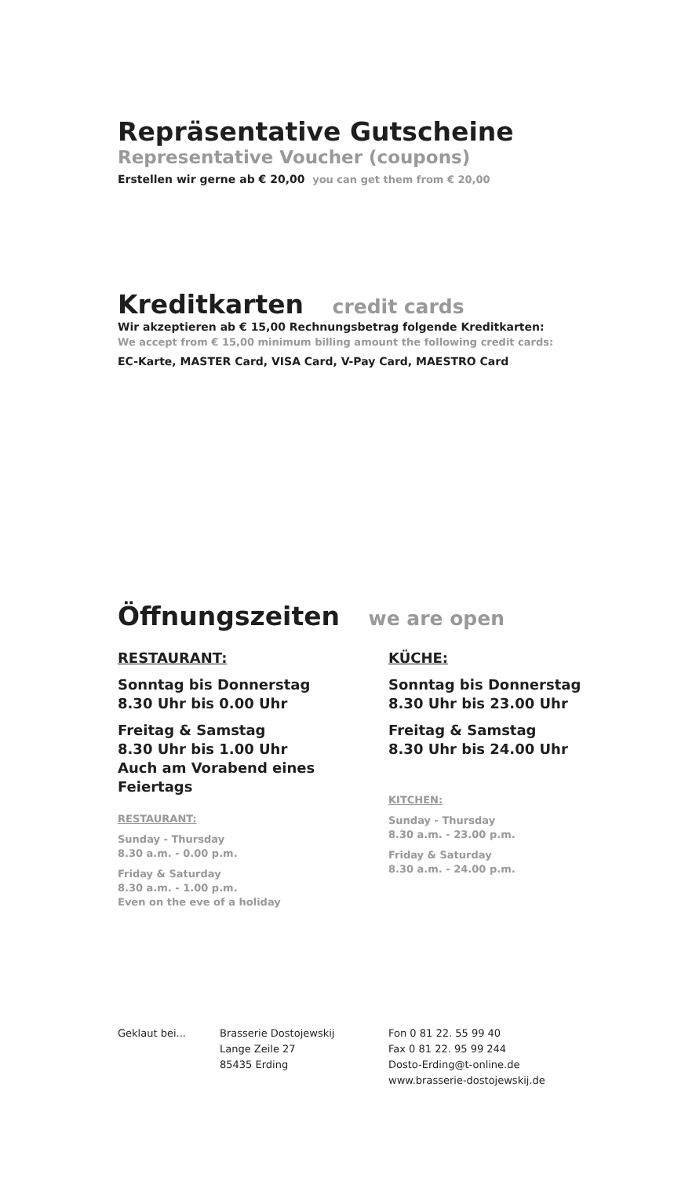Repräsentative Gutscheine
Representative Voucher (coupons)
Erstellen wir gerne ab € 20,00 you can get them from € 20,00
Kreditkarten credit cards
Wir akzeptieren ab € 15,00 Rechnungsbetrag folgende Kreditkarten:
We accept from € 15,00 minimum billing amount the following credit cards:
EC-Karte, MASTER Card, VISA Card, V-Pay Card, MAESTRO Card
Öffnungszeiten we are open
RESTAURANT:
Sonntag bis Donnerstag
8.30 Uhr bis 0.00 Uhr
Freitag & Samstag
8.30 Uhr bis 1.00 Uhr
Auch am Vorabend eines Feiertags
RESTAURANT:
Sunday - Thursday
8.30 a.m. - 0.00 p.m.
Friday & Saturday
8.30 a.m. - 1.00 p.m.
Even on the eve of a holiday
KÜCHE:
Sonntag bis Donnerstag
8.30 Uhr bis 23.00 Uhr
Freitag & Samstag
8.30 Uhr bis 24.00 Uhr
KITCHEN:
Sunday - Thursday
8.30 a.m. - 23.00 p.m.
Friday & Saturday
8.30 a.m. - 24.00 p.m.
Geklaut bei... Brasserie Dostojewskij
Lange Zeile 27
85435 Erding
Fon 0 81 22. 55 99 40
Fax 0 81 22. 95 99 244
Dosto-Erding@t-online.de
www.brasserie-dostojewskij.de